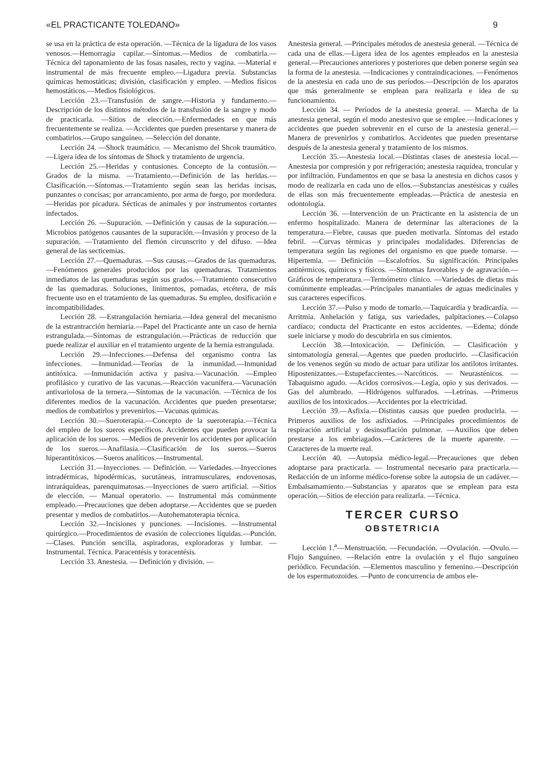«EL PRACTICANTE TOLEDANO» 9
se usa en la práctica de esta operación. —Técnica de la ligadura de los vasos venosos.—Hemorragia capilar.—Síntomas.—Medios de combatirla.—Técnica del taponamiento de las fosas nasales, recto y vagina. —Material e instrumental de más frecuente empleo.—Ligadura previa. Substancias químicas hemostáticas; división, clasificación y empleo. —Medios físicos hemostáticos.—Medios fisiológicos.
Lección 23.—Transfusión de sangre.—Historia y fundamento.—Descripción de los distintos métodos de la transfusión de la sangre y modo de practicarla. —Sitios de elección.—Enfermedades en que más frecuentemente se realiza. —Accidentes que pueden presentarse y manera de combatirlos.—Grupo sanguíneo. —Selección del donante.
Lección 24. —Shock traumático. — Mecanismo del Shcok traumático. —Ligera idea de los síntomas de Shock y tratamiento de urgencia.
Lección 25.—Heridas y contusiones. Concepto de la contusión.—Grados de la misma. —Tratamiento.—Definición de las heridas.—Clasificación.—Síntomas.—Tratamiento según sean las heridas incisas, punzantes o concisas; por arrancamiento, por arma de fuego, por mordedura.—Heridas por picadura. Sécticas de animales y por instrumentos cortantes infectados.
Lección 26. —Supuración. —Definición y causas de la supuración.—Microbios patógenos causantes de la supuración.—Invasión y proceso de la supuración. —Tratamiento del flemón circunscrito y del difuso. —Idea general de las secticemias.
Lección 27.—Quemaduras. —Sus causas.—Grados de las quemaduras.—Fenómenos generales producidos por las quemaduras. Tratamientos inmediatos de las quemaduras según sus grados.—Tratamiento consecutivo de las quemaduras. Soluciones, linimentos, pomadas, etcétera, de más frecuente uso en el tratamiento de las quemaduras. Su empleo, dosificación e incompatibilidades.
Lección 28. —Estrangulación herniaria.—Idea general del mecanismo de la estrantracción herniaria.—Papel del Practicante ante un caso de hernia estrangulada.—Síntomas de estrangulación.—Prácticas de reducción que puede realizar el auxiliar en el tratamiento urgente de la hernia estrangulada.
Lección 29.—Infecciones.—Defensa del organismo contra las infecciones. —Inmunidad.—Teorías de la inmunidad.—Inmunidad antitóxica. —Inmunidación activa y pasiva.—Vacunación. —Empleo profilásico y curativo de las vacunas.—Reacción vacunífera.—Vacunación antivariolosa de la ternera.—Síntomas de la vacunación. —Técnica de los diferentes medios de la vacunación. Accidentes que pueden presentarse; medios de combatirlos y prevenirlos.—Vacunas químicas.
Lección 30.—Sueroterapia.—Concepto de la sueroterapia.—Técnica del empleo de los sueros específicos. Accidentes que pueden provocar la aplicación de los sueros. —Medios de prevenir los accidentes por aplicación de los sueros.—Anafilasia.—Clasificación de los sueros.—Sueros hiperantitóxicos.—Sueros analíticos.—Instrumental.
Lección 31.—Inyecciones. — Definición. — Variedades.—Inyecciones intradérmicas, hipodérmicas, sucutáneas, intramusculares, endovenosas, intraráquídeas, parenquimatosas.—Inyecciones de suero artificial. —Sitios de elección. — Manual operatorio. — Instrumental más comúnmente empleado.—Precauciones que deben adoptarse.—Accidentes que se pueden presentar y medios de combatirlos.—Autohematoterapia técnica.
Lección 32.—Incisiones y punciones. —Incisiones. —Instrumental quirúrgico.—Procedimientos de evasión de colecciones líquidas.—Punción.—Clases. Punción sencilla, aspiradoras, exploradoras y lumbar. —Instrumental. Técnica. Paracentésis y toracentésis.
Lección 33. Anestesia. — Definición y división. —
Anestesia general. —Principales métodos de anestesia general. —Técnica de cada una de ellas.—Ligera idea de los agentes empleados en la anestesia general.—Precauciones anteriores y posteriores que deben ponerse según sea la forma de la anestesia. —Indicaciones y contraindicaciones. —Fenómenos de la anestesia en cada uno de sus períodos.—Descripción de los aparatos que más generalmente se emplean para realizarla e idea de su funcionamiento.
Lección 34. — Períodos de la anestesia general. — Marcha de la anestesia general, según el modo anestesivo que se emplee.—Indicaciones y accidentes que pueden sobrevenir en el curso de la anestesia general.—Manera de prevenirlos y combatirlos. Accidentes que pueden presentarse después de la anestesia general y tratamiento de los mismos.
Lección 35.—Anestesia local.—Distintas clases de anestesia local.—Anestesia por compresión y por refrigeración; anestesia raquídea, troncular y por infiltración. Fundamentos en que se basa la anestesia en dichos casos y modo de realizarla en cada uno de ellos.—Substancias anestésicas y cuáles de ellas son más frecuentemente empleadas.—Práctica de anestesia en odontología.
Lección 36. —Intervención de un Practicante en la asistencia de un enfermo hospitalizado. Manera de determinar las alteraciones de la temperatura.—Fiebre, causas que pueden motivarla. Síntomas del estado febril. —Curvas térmicas y principales modalidades. Diferencias de temperatura según las regiones del organismo en que puede tomarse. — Hipertemia. — Definición —Escalofríos. Su significación. Principales antitérmicos, químicos y físicos. —Síntomas favorables y de agravación.—Gráficos de temperatura.—Termómetro clínico. —Variedades de dietas más comúnmente empleadas.—Principales manantiales de aguas medicinales y sus caracteres específicos.
Lección 37.—Pulso y modo de tomarlo.—Taquicardía y bradicardía. —Arritmia. Anhelación y fatiga, sus variedades, palpitaciones.—Colapso cardíaco; conducta del Practicante en estos accidentes. —Edema; dónde suele iniciarse y modo do descubrirla en sus cimientos.
Lección 38.—Intoxicación. — Definición. — Clasificación y sintomatología general.—Agentes que pueden producirlo. —Clasificación de los venenos según su modo de actuar para utilizar los antilotos irritantes. Hipostenizantes.—Estupefaccientes.—Narcóticos. — Neurasténicos. —Tabaquismo agudo. —Acidos corrosivos.—Legía, opio y sus derivados. —Gas del alumbrado. —Hidrógenos sulfurados. —Letrinas. —Primeros auxilios de los intoxicados.—Accidentes por la electricidad.
Lección 39.—Asfixia.—Distintas causas que pueden producirla. —Primeros auxilios de los asfixiados. —Principales procedimientos de respiración artificial y desinsuflación pulmonar. —Auxilios que deben prestarse a los embriagados.—Carácteres de la muerte aparente. —Caracteres de la muerte real.
Lección 40. —Autopsia médico-legal.—Precauciones que deben adoptarse para practicarla. — Instrumental necesario para practicarla.—Redacción de un informe médico-forense sobre la autopsia de un cadáver.—Embalsamamiento.—Substancias y aparatos que se emplean para esta operación.—Sitios de elección para realizarla. —Técnica.
TERCER CURSO
OBSTETRICIA
Lección 1.<sup>a</sup>—Menstruación. —Fecundación. —Ovulación. —Ovulo.—Flujo Sanguíneo. —Relación entre la ovulación y el flujo sanguíneo periódico. Fecundación. —Elementos masculino y femenino.—Descripción de los espermatozoides. —Punto de concurrencia de ambos ele-